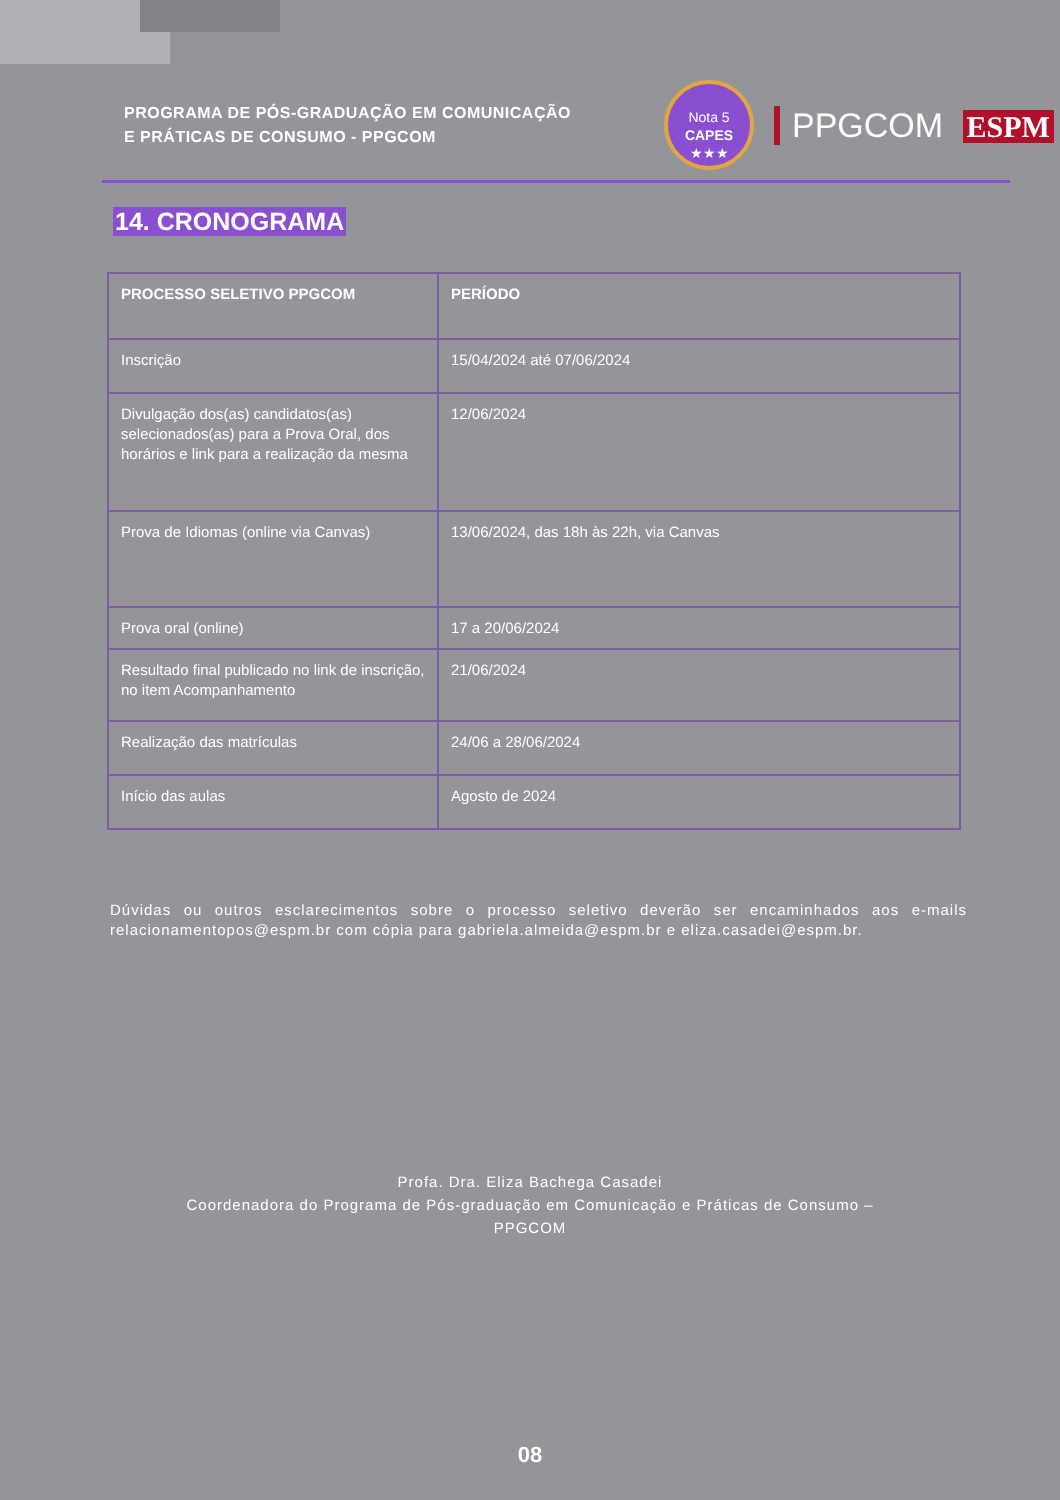PROGRAMA DE PÓS-GRADUAÇÃO EM COMUNICAÇÃO
E PRÁTICAS DE CONSUMO - PPGCOM
Nota 5
CAPES
★★★
PPGCOM ESPM
14. CRONOGRAMA
| PROCESSO SELETIVO PPGCOM | PERÍODO |
| --- | --- |
| Inscrição | 15/04/2024 até 07/06/2024 |
| Divulgação dos(as) candidatos(as) selecionados(as) para a Prova Oral, dos horários e link para a realização da mesma | 12/06/2024 |
| Prova de Idiomas (online via Canvas) | 13/06/2024, das 18h às 22h, via Canvas |
| Prova oral (online) | 17 a 20/06/2024 |
| Resultado final publicado no link de inscrição, no item Acompanhamento | 21/06/2024 |
| Realização das matrículas | 24/06 a 28/06/2024 |
| Início das aulas | Agosto de 2024 |
Dúvidas ou outros esclarecimentos sobre o processo seletivo deverão ser encaminhados aos e-mails relacionamentopos@espm.br com cópia para gabriela.almeida@espm.br e eliza.casadei@espm.br.
Profa. Dra. Eliza Bachega Casadei
Coordenadora do Programa de Pós-graduação em Comunicação e Práticas de Consumo –
PPGCOM
08